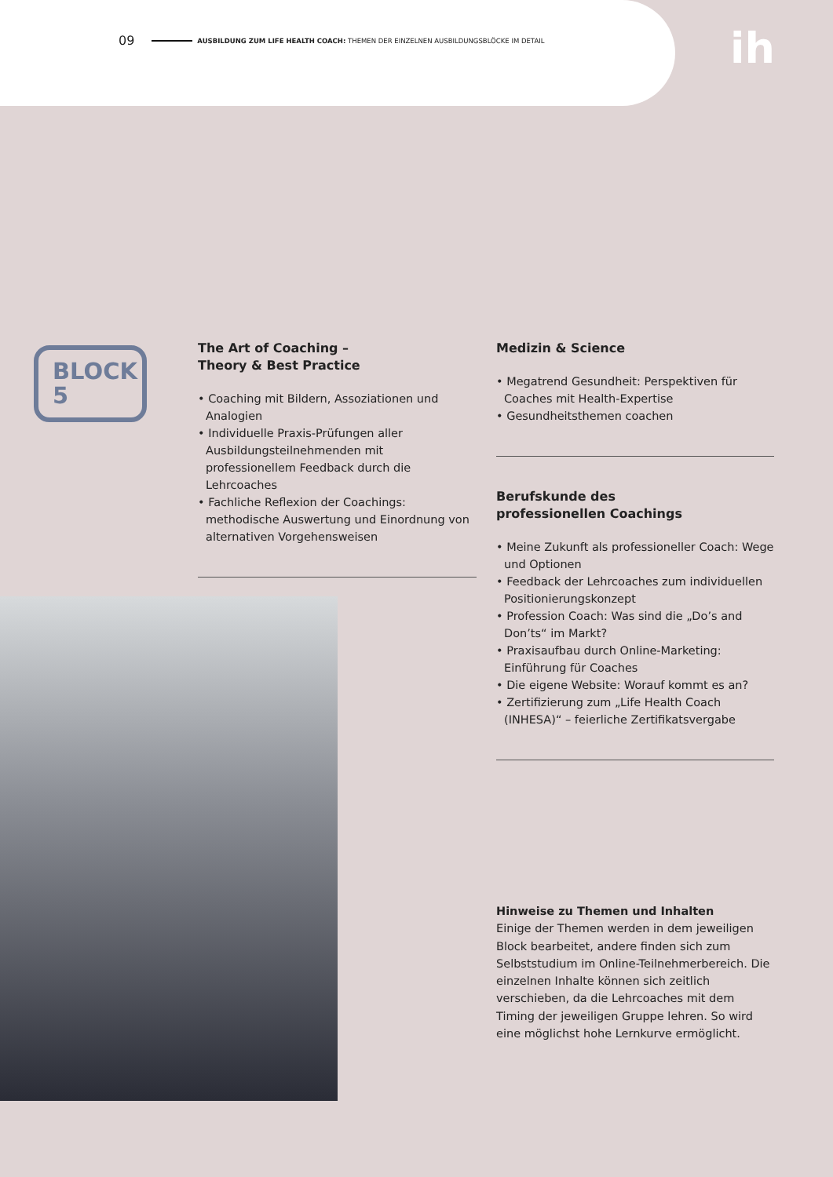09 AUSBILDUNG ZUM LIFE HEALTH COACH: THEMEN DER EINZELNEN AUSBILDUNGSBLÖCKE IM DETAIL
ih
BLOCK
5
The Art of Coaching –
Theory & Best Practice
• Coaching mit Bildern, Assoziationen und Analogien
• Individuelle Praxis-Prüfungen aller Ausbildungsteil­nehmenden mit professionellem Feedback durch die Lehrcoaches
• Fachliche Reflexion der Coachings: methodische Auswertung und Einordnung von alternativen Vorgehensweisen
Medizin & Science
• Megatrend Gesundheit: Perspektiven für Coaches mit Health-Expertise
• Gesundheitsthemen coachen
Berufskunde des
professionellen Coachings
• Meine Zukunft als professioneller Coach: Wege und Optionen
• Feedback der Lehrcoaches zum individuellen Positionierungskonzept
• Profession Coach: Was sind die „Do’s and Don’ts“ im Markt?
• Praxisaufbau durch Online-Marketing: Einführung für Coaches
• Die eigene Website: Worauf kommt es an?
• Zertifizierung zum „Life Health Coach (INHESA)“ – feierliche Zertifikatsvergabe
Hinweise zu Themen und Inhalten
Einige der Themen werden in dem jeweiligen Block bearbeitet, andere finden sich zum Selbststudium im Online-Teilnehmerbereich. Die einzelnen Inhalte können sich zeitlich verschieben, da die Lehrcoaches mit dem Timing der jeweiligen Gruppe lehren. So wird eine möglichst hohe Lernkurve ermöglicht.